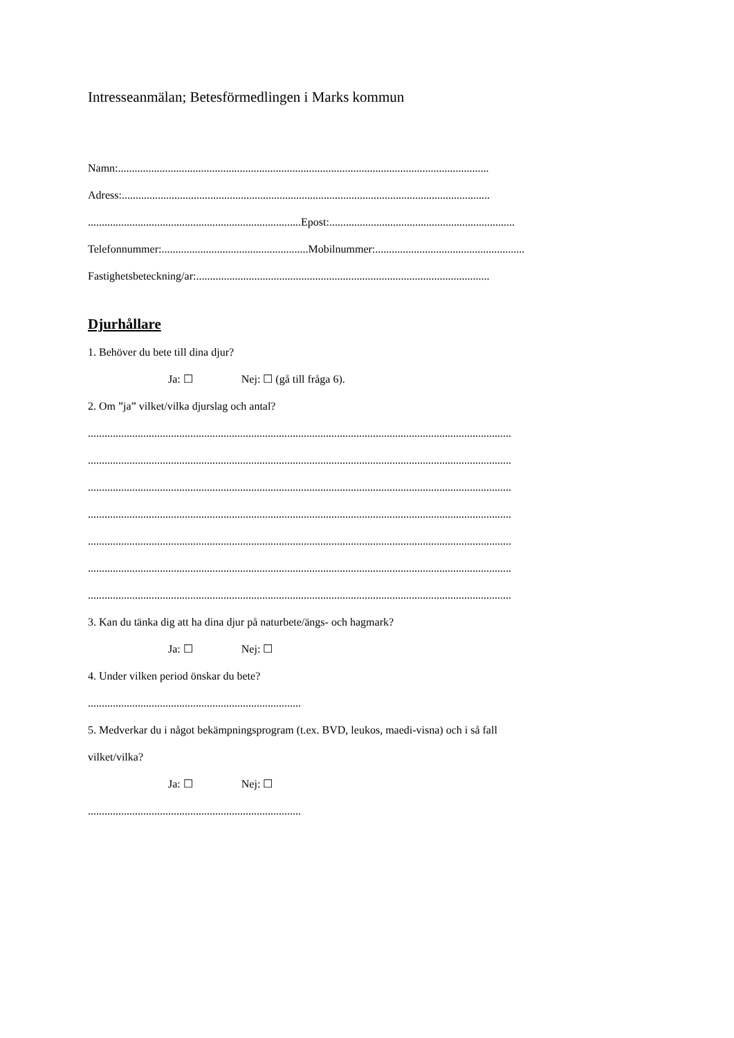Intresseanmälan; Betesförmedlingen i Marks kommun
Namn:......................................................................................................................................
Adress:.....................................................................................................................................
.............................................................................Epost:...................................................................
Telefonnummer:.....................................................Mobilnummer:......................................................
Fastighetsbeteckning/ar:..........................................................................................................
Djurhållare
1. Behöver du bete till dina djur?
Ja: ☐ Nej: ☐ (gå till fråga 6).
2. Om ”ja” vilket/vilka djurslag och antal?
.........................................................................................................................................................
.........................................................................................................................................................
.........................................................................................................................................................
.........................................................................................................................................................
.........................................................................................................................................................
.........................................................................................................................................................
.........................................................................................................................................................
3. Kan du tänka dig att ha dina djur på naturbete/ängs- och hagmark?
Ja: ☐ Nej: ☐
4. Under vilken period önskar du bete?
.............................................................................
5. Medverkar du i något bekämpningsprogram (t.ex. BVD, leukos, maedi-visna) och i så fall
vilket/vilka?
Ja: ☐ Nej: ☐
.............................................................................